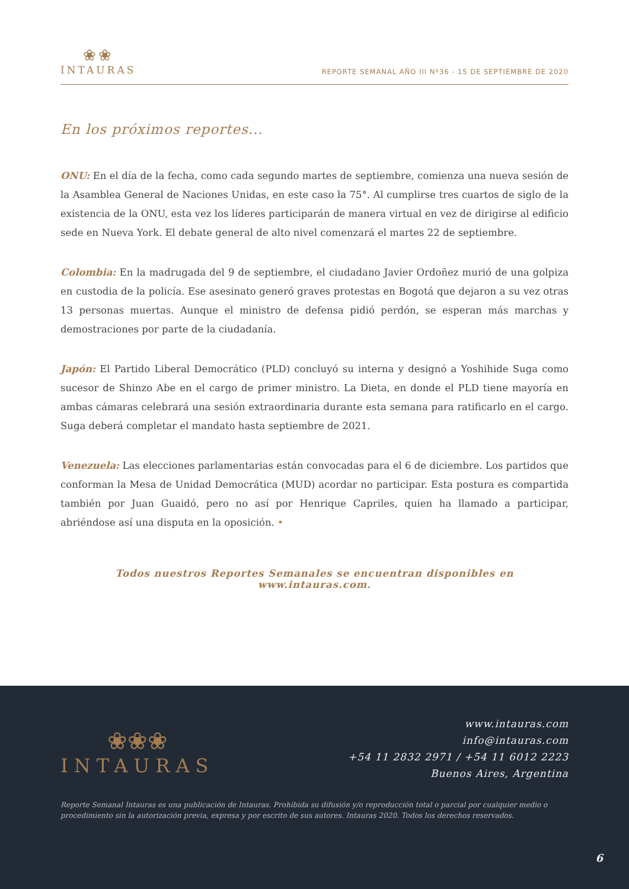❀❀
INTAURAS
REPORTE SEMANAL AÑO III Nº36 - 15 DE SEPTIEMBRE DE 2020
En los próximos reportes...
ONU: En el día de la fecha, como cada segundo martes de septiembre, comienza una nueva sesión de la Asamblea General de Naciones Unidas, en este caso la 75°. Al cumplirse tres cuartos de siglo de la existencia de la ONU, esta vez los líderes participarán de manera virtual en vez de dirigirse al edificio sede en Nueva York. El debate general de alto nivel comenzará el martes 22 de septiembre.
Colombia: En la madrugada del 9 de septiembre, el ciudadano Javier Ordoñez murió de una golpiza en custodia de la policía. Ese asesinato generó graves protestas en Bogotá que dejaron a su vez otras 13 personas muertas. Aunque el ministro de defensa pidió perdón, se esperan más marchas y demostraciones por parte de la ciudadanía.
Japón: El Partido Liberal Democrático (PLD) concluyó su interna y designó a Yoshihide Suga como sucesor de Shinzo Abe en el cargo de primer ministro. La Dieta, en donde el PLD tiene mayoría en ambas cámaras celebrará una sesión extraordinaria durante esta semana para ratificarlo en el cargo. Suga deberá completar el mandato hasta septiembre de 2021.
Venezuela: Las elecciones parlamentarias están convocadas para el 6 de diciembre. Los partidos que conforman la Mesa de Unidad Democrática (MUD) acordar no participar. Esta postura es compartida también por Juan Guaidó, pero no así por Henrique Capriles, quien ha llamado a participar, abriéndose así una disputa en la oposición. •
Todos nuestros Reportes Semanales se encuentran disponibles en www.intauras.com.
❀❀❀
INTAURAS
www.intauras.com
info@intauras.com
+54 11 2832 2971 / +54 11 6012 2223
Buenos Aires, Argentina
Reporte Semanal Intauras es una publicación de Intauras. Prohibida su difusión y/o reproducción total o parcial por cualquier medio o procedimiento sin la autorización previa, expresa y por escrito de sus autores. Intauras 2020. Todos los derechos reservados.
6